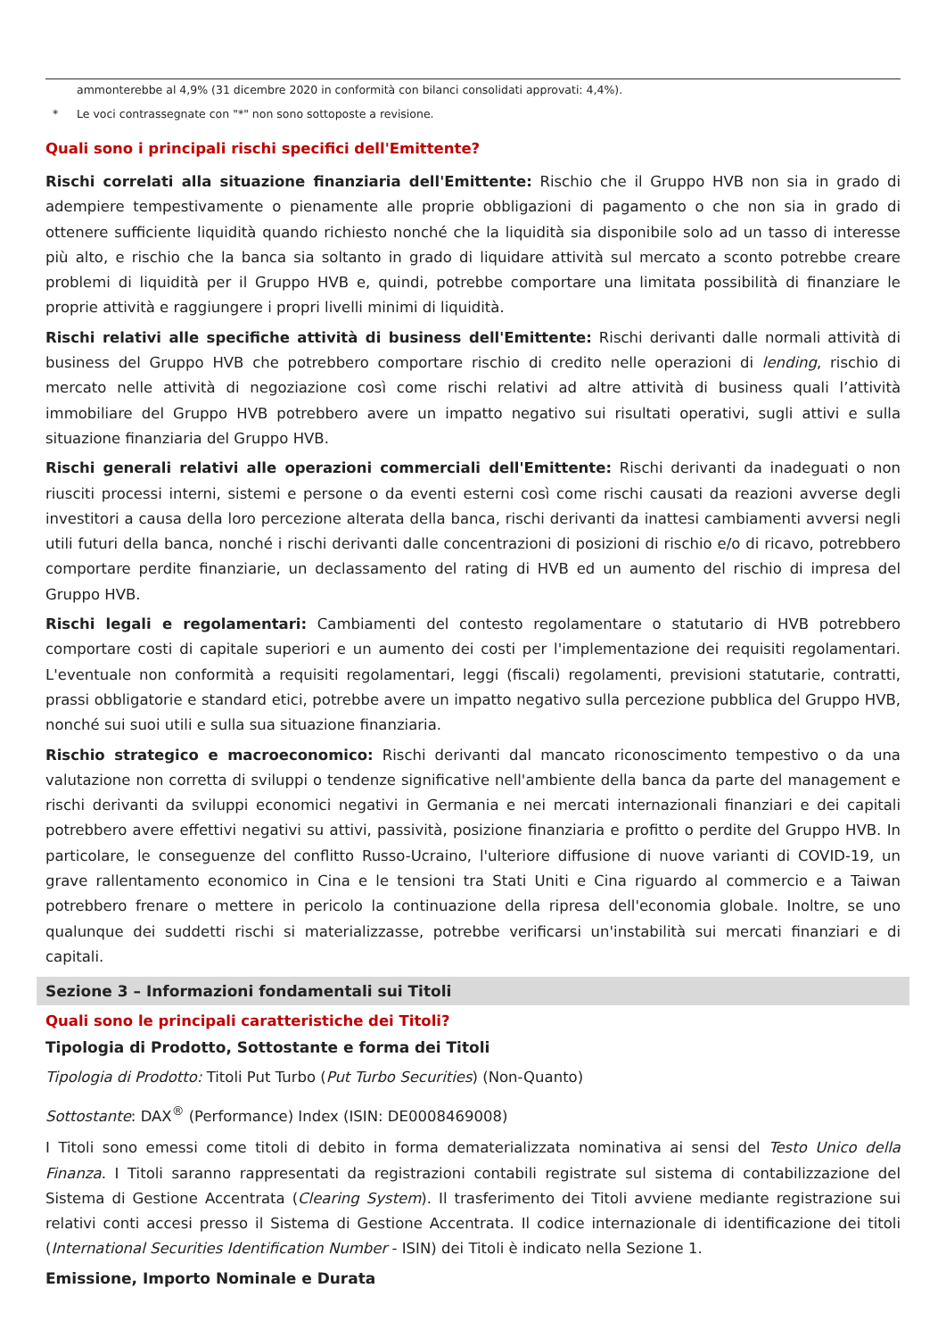ammonterebbe al 4,9% (31 dicembre 2020 in conformità con bilanci consolidati approvati: 4,4%).
* Le voci contrassegnate con "*" non sono sottoposte a revisione.
Quali sono i principali rischi specifici dell'Emittente?
Rischi correlati alla situazione finanziaria dell'Emittente: Rischio che il Gruppo HVB non sia in grado di adempiere tempestivamente o pienamente alle proprie obbligazioni di pagamento o che non sia in grado di ottenere sufficiente liquidità quando richiesto nonché che la liquidità sia disponibile solo ad un tasso di interesse più alto, e rischio che la banca sia soltanto in grado di liquidare attività sul mercato a sconto potrebbe creare problemi di liquidità per il Gruppo HVB e, quindi, potrebbe comportare una limitata possibilità di finanziare le proprie attività e raggiungere i propri livelli minimi di liquidità.
Rischi relativi alle specifiche attività di business dell'Emittente: Rischi derivanti dalle normali attività di business del Gruppo HVB che potrebbero comportare rischio di credito nelle operazioni di lending, rischio di mercato nelle attività di negoziazione così come rischi relativi ad altre attività di business quali l’attività immobiliare del Gruppo HVB potrebbero avere un impatto negativo sui risultati operativi, sugli attivi e sulla situazione finanziaria del Gruppo HVB.
Rischi generali relativi alle operazioni commerciali dell'Emittente: Rischi derivanti da inadeguati o non riusciti processi interni, sistemi e persone o da eventi esterni così come rischi causati da reazioni avverse degli investitori a causa della loro percezione alterata della banca, rischi derivanti da inattesi cambiamenti avversi negli utili futuri della banca, nonché i rischi derivanti dalle concentrazioni di posizioni di rischio e/o di ricavo, potrebbero comportare perdite finanziarie, un declassamento del rating di HVB ed un aumento del rischio di impresa del Gruppo HVB.
Rischi legali e regolamentari: Cambiamenti del contesto regolamentare o statutario di HVB potrebbero comportare costi di capitale superiori e un aumento dei costi per l'implementazione dei requisiti regolamentari. L'eventuale non conformità a requisiti regolamentari, leggi (fiscali) regolamenti, previsioni statutarie, contratti, prassi obbligatorie e standard etici, potrebbe avere un impatto negativo sulla percezione pubblica del Gruppo HVB, nonché sui suoi utili e sulla sua situazione finanziaria.
Rischio strategico e macroeconomico: Rischi derivanti dal mancato riconoscimento tempestivo o da una valutazione non corretta di sviluppi o tendenze significative nell'ambiente della banca da parte del management e rischi derivanti da sviluppi economici negativi in Germania e nei mercati internazionali finanziari e dei capitali potrebbero avere effettivi negativi su attivi, passività, posizione finanziaria e profitto o perdite del Gruppo HVB. In particolare, le conseguenze del conflitto Russo-Ucraino, l'ulteriore diffusione di nuove varianti di COVID-19, un grave rallentamento economico in Cina e le tensioni tra Stati Uniti e Cina riguardo al commercio e a Taiwan potrebbero frenare o mettere in pericolo la continuazione della ripresa dell'economia globale. Inoltre, se uno qualunque dei suddetti rischi si materializzasse, potrebbe verificarsi un'instabilità sui mercati finanziari e di capitali.
Sezione 3 – Informazioni fondamentali sui Titoli
Quali sono le principali caratteristiche dei Titoli?
Tipologia di Prodotto, Sottostante e forma dei Titoli
Tipologia di Prodotto: Titoli Put Turbo (Put Turbo Securities) (Non-Quanto)
Sottostante: DAX<sup>®</sup> (Performance) Index (ISIN: DE0008469008)
I Titoli sono emessi come titoli di debito in forma dematerializzata nominativa ai sensi del Testo Unico della Finanza. I Titoli saranno rappresentati da registrazioni contabili registrate sul sistema di contabilizzazione del Sistema di Gestione Accentrata (Clearing System). Il trasferimento dei Titoli avviene mediante registrazione sui relativi conti accesi presso il Sistema di Gestione Accentrata. Il codice internazionale di identificazione dei titoli (International Securities Identification Number - ISIN) dei Titoli è indicato nella Sezione 1.
Emissione, Importo Nominale e Durata